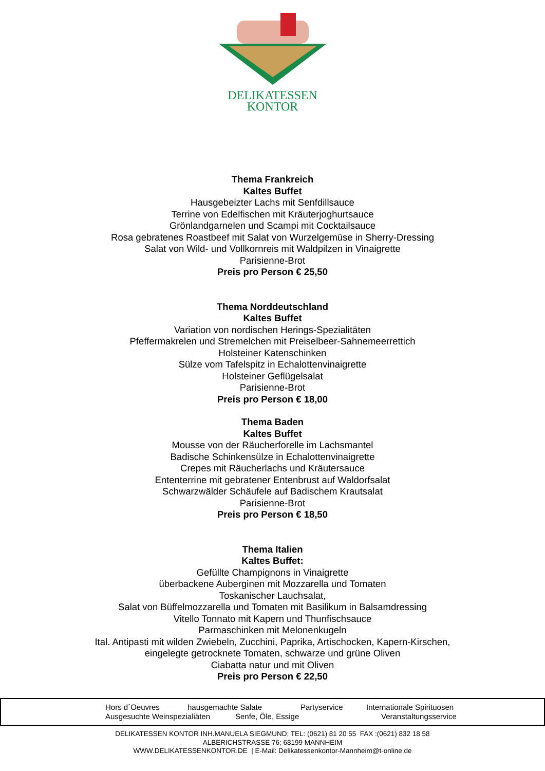DELIKATESSEN
KONTOR
Thema Frankreich
Kaltes Buffet
Hausgebeizter Lachs mit Senfdillsauce
Terrine von Edelfischen mit Kräuterjoghurtsauce
Grönlandgarnelen und Scampi mit Cocktailsauce
Rosa gebratenes Roastbeef mit Salat von Wurzelgemüse in Sherry-Dressing
Salat von Wild- und Vollkornreis mit Waldpilzen in Vinaigrette
Parisienne-Brot
Preis pro Person € 25,50
Thema Norddeutschland
Kaltes Buffet
Variation von nordischen Herings-Spezialitäten
Pfeffermakrelen und Stremelchen mit Preiselbeer-Sahnemeerrettich
Holsteiner Katenschinken
Sülze vom Tafelspitz in Echalottenvinaigrette
Holsteiner Geflügelsalat
Parisienne-Brot
Preis pro Person € 18,00
Thema Baden
Kaltes Buffet
Mousse von der Räucherforelle im Lachsmantel
Badische Schinkensülze in Echalottenvinaigrette
Crepes mit Räucherlachs und Kräutersauce
Ententerrine mit gebratener Entenbrust auf Waldorfsalat
Schwarzwälder Schäufele auf Badischem Krautsalat
Parisienne-Brot
Preis pro Person € 18,50
Thema Italien
Kaltes Buffet:
Gefüllte Champignons in Vinaigrette
überbackene Auberginen mit Mozzarella und Tomaten
Toskanischer Lauchsalat,
Salat von Büffelmozzarella und Tomaten mit Basilikum in Balsamdressing
Vitello Tonnato mit Kapern und Thunfischsauce
Parmaschinken mit Melonenkugeln
Ital. Antipasti mit wilden Zwiebeln, Zucchini, Paprika, Artischocken, Kapern-Kirschen,
eingelegte getrocknete Tomaten, schwarze und grüne Oliven
Ciabatta natur und mit Oliven
Preis pro Person € 22,50
Hors d´Oeuvres hausgemachte Salate Partyservice Internationale Spirituosen
Ausgesuchte Weinspezialiäten Senfe, Öle, Essige Veranstaltungsservice
DELIKATESSEN KONTOR INH.MANUELA SIEGMUND; TEL: (0621) 81 20 55 FAX :(0621) 832 18 58
ALBERICHSTRASSE 76; 68199 MANNHEIM
WWW.DELIKATESSENKONTOR.DE | E-Mail: Delikatessenkontor-Mannheim@t-online.de